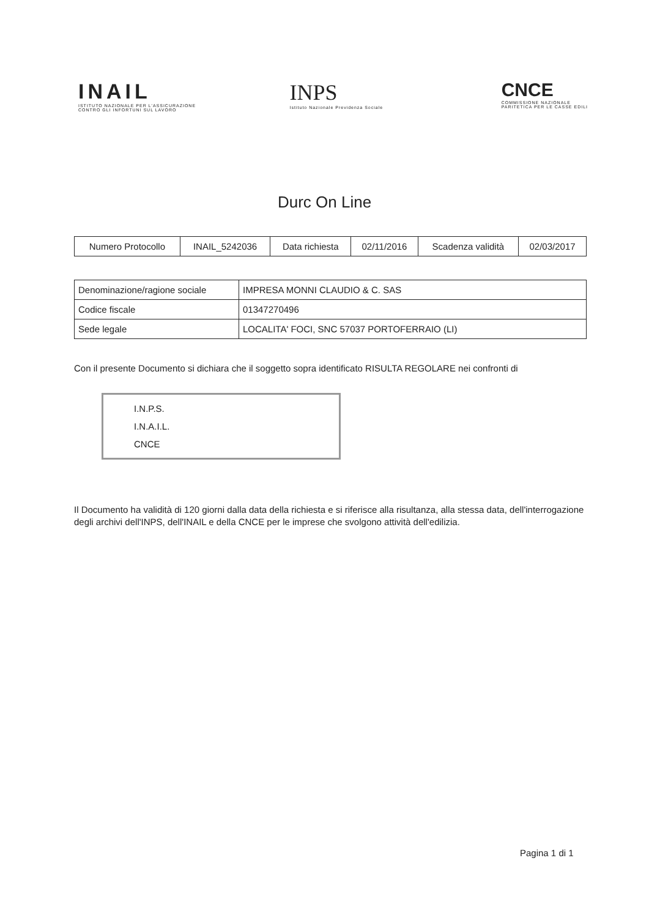INAIL
ISTITUTO NAZIONALE PER L'ASSICURAZIONE
CONTRO GLI INFORTUNI SUL LAVORO
INPS
Istituto Nazionale Previdenza Sociale
CNCE
COMMISSIONE NAZIONALE
PARITETICA PER LE CASSE EDILI
Durc On Line
| Numero Protocollo | INAIL_5242036 | Data richiesta | 02/11/2016 | Scadenza validità | 02/03/2017 |
| Denominazione/ragione sociale | IMPRESA MONNI CLAUDIO & C. SAS |
| Codice fiscale | 01347270496 |
| Sede legale | LOCALITA' FOCI, SNC 57037 PORTOFERRAIO (LI) |
Con il presente Documento si dichiara che il soggetto sopra identificato RISULTA REGOLARE nei confronti di
I.N.P.S.
I.N.A.I.L.
CNCE
Il Documento ha validità di 120 giorni dalla data della richiesta e si riferisce alla risultanza, alla stessa data, dell'interrogazione degli archivi dell'INPS, dell'INAIL e della CNCE per le imprese che svolgono attività dell'edilizia.
Pagina 1 di 1